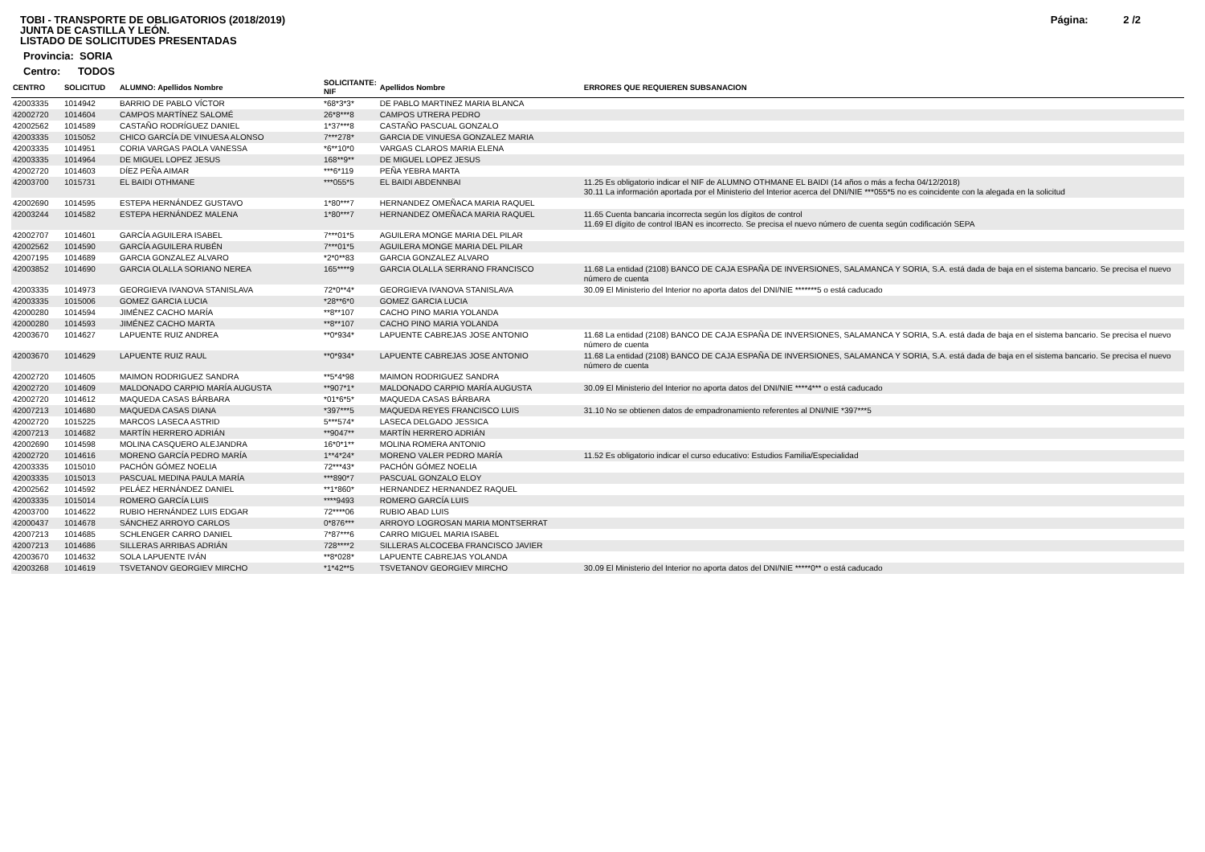Página: 2 /2
TOBI - TRANSPORTE DE OBLIGATORIOS (2018/2019)
JUNTA DE CASTILLA Y LEÓN.
LISTADO DE SOLICITUDES PRESENTADAS
Provincia: SORIA
Centro: TODOS
| CENTRO | SOLICITUD | ALUMNO: Apellidos Nombre | SOLICITANTE: NIF | Apellidos Nombre | ERRORES QUE REQUIEREN SUBSANACION |
| --- | --- | --- | --- | --- | --- |
| 42003335 | 1014942 | BARRIO DE PABLO VÍCTOR | *68*3*3* | DE PABLO MARTINEZ MARIA BLANCA | |
| 42002720 | 1014604 | CAMPOS MARTÍNEZ SALOMÉ | 26*8***8 | CAMPOS UTRERA PEDRO | |
| 42002562 | 1014589 | CASTAÑO RODRÍGUEZ DANIEL | 1*37***8 | CASTAÑO PASCUAL GONZALO | |
| 42003335 | 1015052 | CHICO GARCÍA DE VINUESA ALONSO | 7***278* | GARCIA DE VINUESA GONZALEZ MARIA | |
| 42003335 | 1014951 | CORIA VARGAS PAOLA VANESSA | *6**10*0 | VARGAS CLAROS MARIA ELENA | |
| 42003335 | 1014964 | DE MIGUEL LOPEZ JESUS | 168**9** | DE MIGUEL LOPEZ JESUS | |
| 42002720 | 1014603 | DÍEZ PEÑA AIMAR | ***6*119 | PEÑA YEBRA MARTA | |
| 42003700 | 1015731 | EL BAIDI OTHMANE | ***055*5 | EL BAIDI ABDENNBAI | 11.25 Es obligatorio indicar el NIF de ALUMNO OTHMANE EL BAIDI (14 años o más a fecha 04/12/2018) 30.11 La información aportada por el Ministerio del Interior acerca del DNI/NIE ***055*5 no es coincidente con la alegada en la solicitud |
| 42002690 | 1014595 | ESTEPA HERNÁNDEZ GUSTAVO | 1*80***7 | HERNANDEZ OMEÑACA MARIA RAQUEL | |
| 42003244 | 1014582 | ESTEPA HERNÁNDEZ MALENA | 1*80***7 | HERNANDEZ OMEÑACA MARIA RAQUEL | 11.65 Cuenta bancaria incorrecta según los dígitos de control 11.69 El dígito de control IBAN es incorrecto. Se precisa el nuevo número de cuenta según codificación SEPA |
| 42002707 | 1014601 | GARCÍA AGUILERA ISABEL | 7***01*5 | AGUILERA MONGE MARIA DEL PILAR | |
| 42002562 | 1014590 | GARCÍA AGUILERA RUBÉN | 7***01*5 | AGUILERA MONGE MARIA DEL PILAR | |
| 42007195 | 1014689 | GARCIA GONZALEZ ALVARO | *2*0**83 | GARCIA GONZALEZ ALVARO | |
| 42003852 | 1014690 | GARCIA OLALLA SORIANO NEREA | 165****9 | GARCIA OLALLA SERRANO FRANCISCO | 11.68 La entidad (2108) BANCO DE CAJA ESPAÑA DE INVERSIONES, SALAMANCA Y SORIA, S.A. está dada de baja en el sistema bancario. Se precisa el nuevo número de cuenta |
| 42003335 | 1014973 | GEORGIEVA IVANOVA STANISLAVA | 72*0**4* | GEORGIEVA IVANOVA STANISLAVA | 30.09 El Ministerio del Interior no aporta datos del DNI/NIE *******5 o está caducado |
| 42003335 | 1015006 | GOMEZ GARCIA LUCIA | *28**6*0 | GOMEZ GARCIA LUCIA | |
| 42000280 | 1014594 | JIMÉNEZ CACHO MARÍA | **8**107 | CACHO PINO MARIA YOLANDA | |
| 42000280 | 1014593 | JIMÉNEZ CACHO MARTA | **8**107 | CACHO PINO MARIA YOLANDA | |
| 42003670 | 1014627 | LAPUENTE RUIZ ANDREA | **0*934* | LAPUENTE CABREJAS JOSE ANTONIO | 11.68 La entidad (2108) BANCO DE CAJA ESPAÑA DE INVERSIONES, SALAMANCA Y SORIA, S.A. está dada de baja en el sistema bancario. Se precisa el nuevo número de cuenta |
| 42003670 | 1014629 | LAPUENTE RUIZ RAUL | **0*934* | LAPUENTE CABREJAS JOSE ANTONIO | 11.68 La entidad (2108) BANCO DE CAJA ESPAÑA DE INVERSIONES, SALAMANCA Y SORIA, S.A. está dada de baja en el sistema bancario. Se precisa el nuevo número de cuenta |
| 42002720 | 1014605 | MAIMON RODRIGUEZ SANDRA | **5*4*98 | MAIMON RODRIGUEZ SANDRA | |
| 42002720 | 1014609 | MALDONADO CARPIO MARÍA AUGUSTA | **907*1* | MALDONADO CARPIO MARÍA AUGUSTA | 30.09 El Ministerio del Interior no aporta datos del DNI/NIE ****4*** o está caducado |
| 42002720 | 1014612 | MAQUEDA CASAS BÁRBARA | *01*6*5* | MAQUEDA CASAS BÁRBARA | |
| 42007213 | 1014680 | MAQUEDA CASAS DIANA | *397***5 | MAQUEDA REYES FRANCISCO LUIS | 31.10 No se obtienen datos de empadronamiento referentes al DNI/NIE *397***5 |
| 42002720 | 1015225 | MARCOS LASECA ASTRID | 5***574* | LASECA DELGADO JESSICA | |
| 42007213 | 1014682 | MARTÍN HERRERO ADRIÁN | **9047** | MARTÍN HERRERO ADRIÁN | |
| 42002690 | 1014598 | MOLINA CASQUERO ALEJANDRA | 16*0*1** | MOLINA ROMERA ANTONIO | |
| 42002720 | 1014616 | MORENO GARCÍA PEDRO MARÍA | 1**4*24* | MORENO VALER PEDRO MARÍA | 11.52 Es obligatorio indicar el curso educativo: Estudios Familia/Especialidad |
| 42003335 | 1015010 | PACHÓN GÓMEZ NOELIA | 72***43* | PACHÓN GÓMEZ NOELIA | |
| 42003335 | 1015013 | PASCUAL MEDINA PAULA MARÍA | ***890*7 | PASCUAL GONZALO ELOY | |
| 42002562 | 1014592 | PELÁEZ HERNÁNDEZ DANIEL | **1*860* | HERNANDEZ HERNANDEZ RAQUEL | |
| 42003335 | 1015014 | ROMERO GARCÍA LUIS | ****9493 | ROMERO GARCÍA LUIS | |
| 42003700 | 1014622 | RUBIO HERNÁNDEZ LUIS EDGAR | 72****06 | RUBIO ABAD LUIS | |
| 42000437 | 1014678 | SÁNCHEZ ARROYO CARLOS | 0*876*** | ARROYO LOGROSAN MARIA MONTSERRAT | |
| 42007213 | 1014685 | SCHLENGER CARRO DANIEL | 7*87***6 | CARRO MIGUEL MARIA ISABEL | |
| 42007213 | 1014686 | SILLERAS ARRIBAS ADRIÁN | 728****2 | SILLERAS ALCOCEBA FRANCISCO JAVIER | |
| 42003670 | 1014632 | SOLA LAPUENTE IVÁN | **8*028* | LAPUENTE CABREJAS YOLANDA | |
| 42003268 | 1014619 | TSVETANOV GEORGIEV MIRCHO | *1*42**5 | TSVETANOV GEORGIEV MIRCHO | 30.09 El Ministerio del Interior no aporta datos del DNI/NIE *****0** o está caducado |